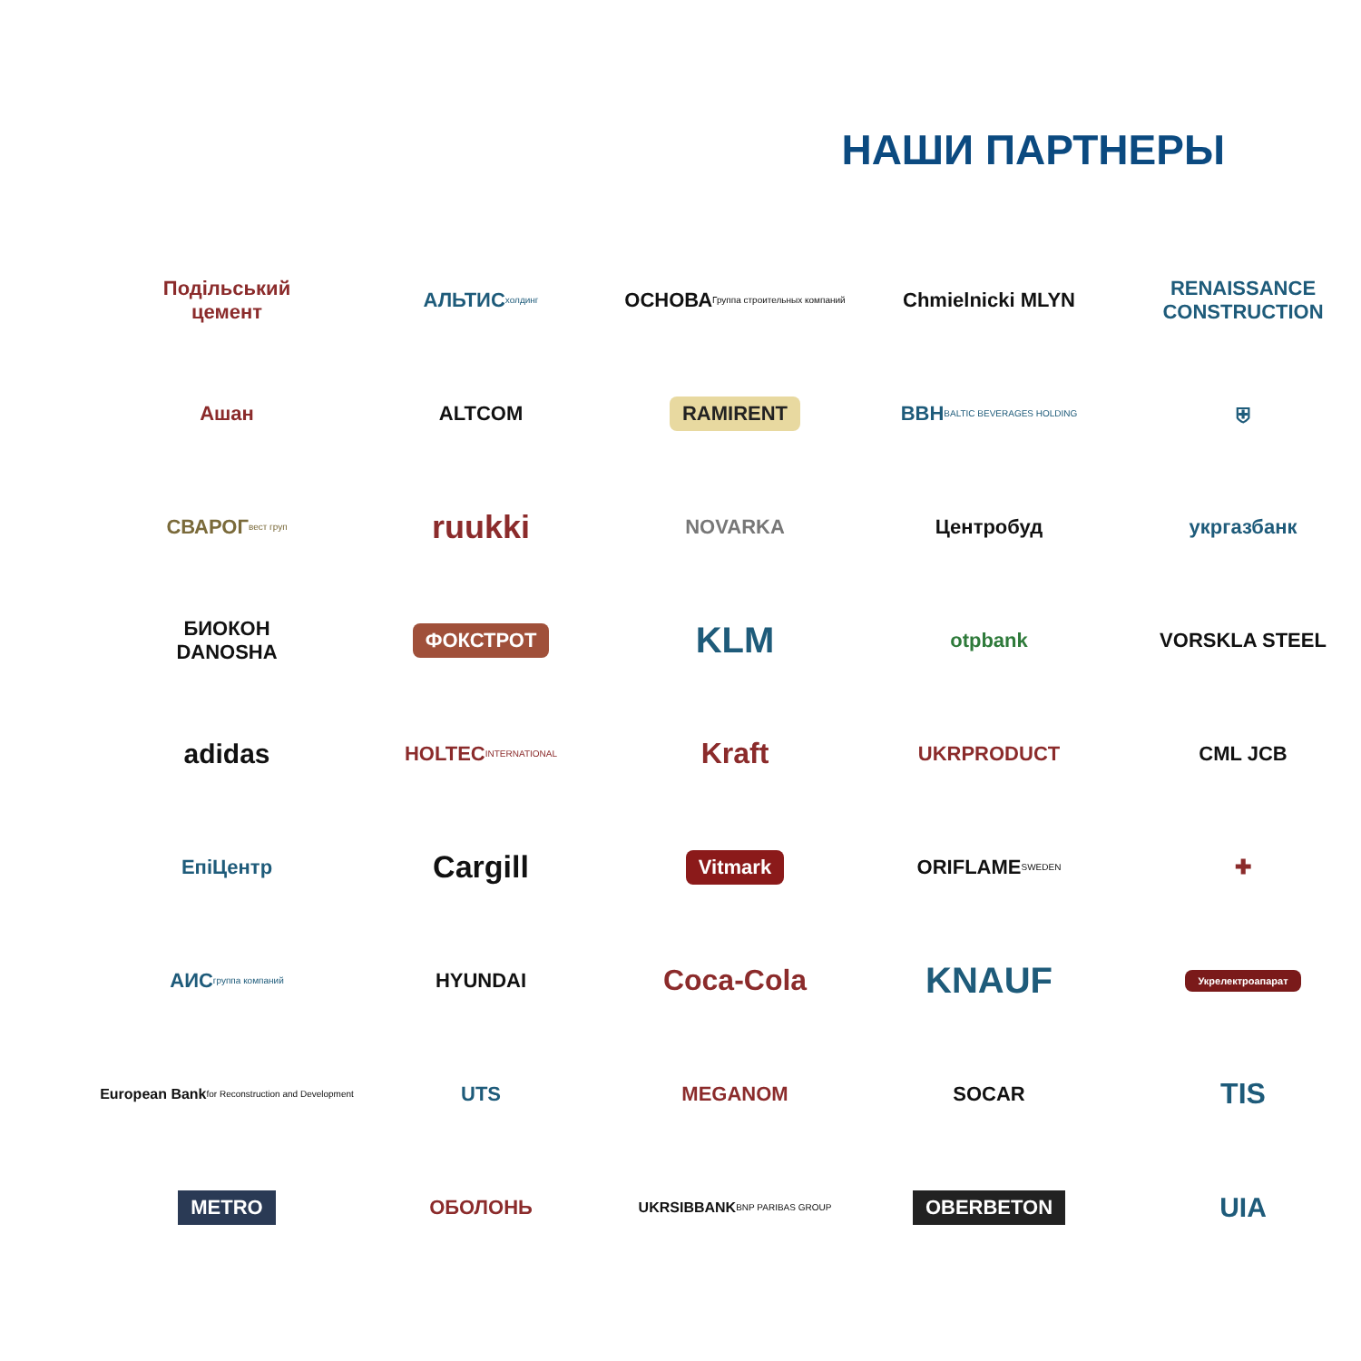НАШИ ПАРТНЕРЫ
Подільський
цемент
АЛЬТИС холдинг
ОСНОВА Группа строительных компаний
Chmielnicki MLYN
RENAISSANCE CONSTRUCTION
Ашан
ALTCOM
RAMIRENT
BBH BALTIC BEVERAGES HOLDING
⛨
СВАРОГ вест груп
ruukki
NOVARKA
Центробуд
укргазбанк
БИОКОН
DANOSHA
ФОКСТРОТ
KLM
otpbank
VORSKLA STEEL
adidas
HOLTEC INTERNATIONAL
Kraft
UKRPRODUCT
CML JCB
ЕпіЦентр
Cargill
Vitmark
ORIFLAME SWEDEN
✚
АИС группа компаний
HYUNDAI
Coca-Cola
KNAUF
Укрелектроапарат
European Bank for Reconstruction and Development
UTS
MEGANOM
SOCAR
TIS
METRO
ОБОЛОНЬ
UKRSIBBANK BNP PARIBAS GROUP
OBERBETON
UIA